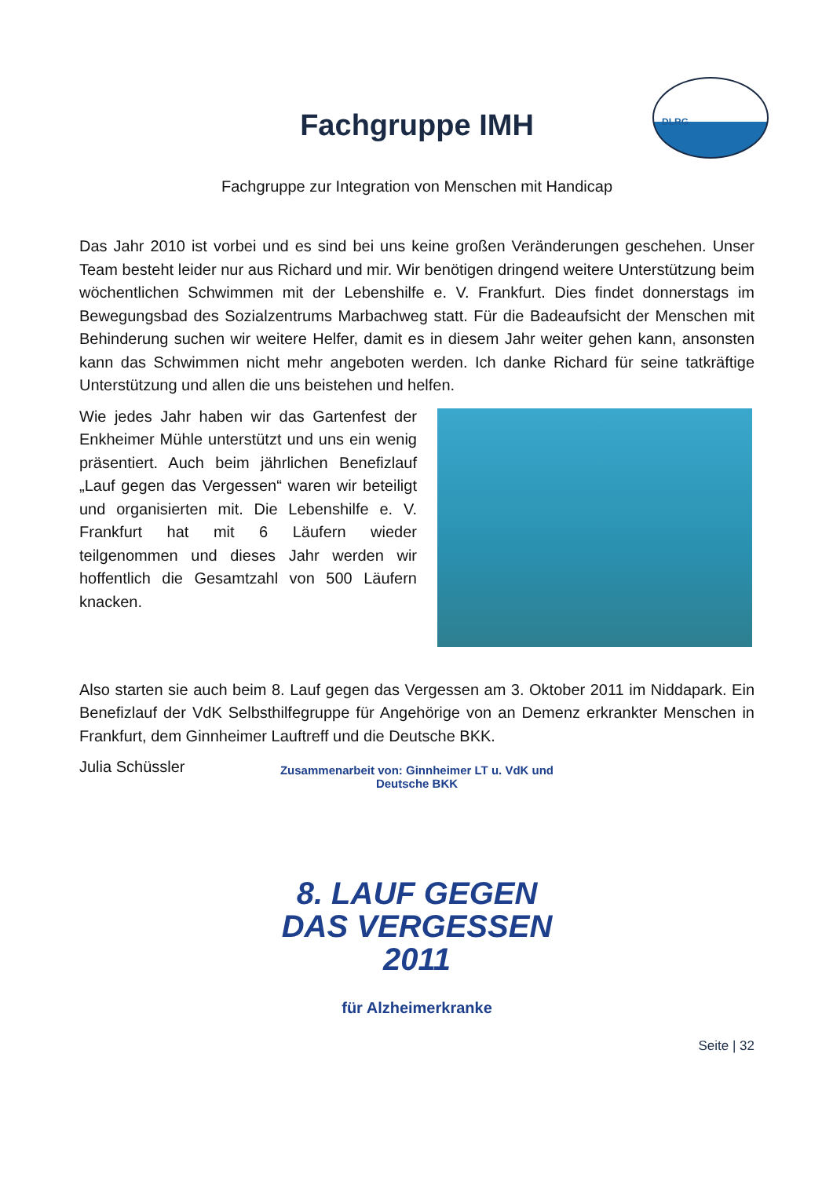DLRG
Fachgruppe IMH
Fachgruppe zur Integration von Menschen mit Handicap
Das Jahr 2010 ist vorbei und es sind bei uns keine großen Veränderungen geschehen. Unser Team besteht leider nur aus Richard und mir. Wir benötigen dringend weitere Unterstützung beim wöchentlichen Schwimmen mit der Lebenshilfe e. V. Frankfurt. Dies findet donnerstags im Bewegungsbad des Sozialzentrums Marbachweg statt. Für die Badeaufsicht der Menschen mit Behinderung suchen wir weitere Helfer, damit es in diesem Jahr weiter gehen kann, ansonsten kann das Schwimmen nicht mehr angeboten werden. Ich danke Richard für seine tatkräftige Unterstützung und allen die uns beistehen und helfen.
Wie jedes Jahr haben wir das Gartenfest der Enkheimer Mühle unterstützt und uns ein wenig präsentiert. Auch beim jährlichen Benefizlauf „Lauf gegen das Vergessen“ waren wir beteiligt und organisierten mit. Die Lebenshilfe e. V. Frankfurt hat mit 6 Läufern wieder teilgenommen und dieses Jahr werden wir hoffentlich die Gesamtzahl von 500 Läufern knacken.
Also starten sie auch beim 8. Lauf gegen das Vergessen am 3. Oktober 2011 im Niddapark. Ein Benefizlauf der VdK Selbsthilfegruppe für Angehörige von an Demenz erkrankter Menschen in Frankfurt, dem Ginnheimer Lauftreff und die Deutsche BKK.
Julia Schüssler
Zusammenarbeit von: Ginnheimer LT u. VdK und Deutsche BKK
8. LAUF GEGEN
DAS VERGESSEN
2011
für Alzheimerkranke
Seite | 32